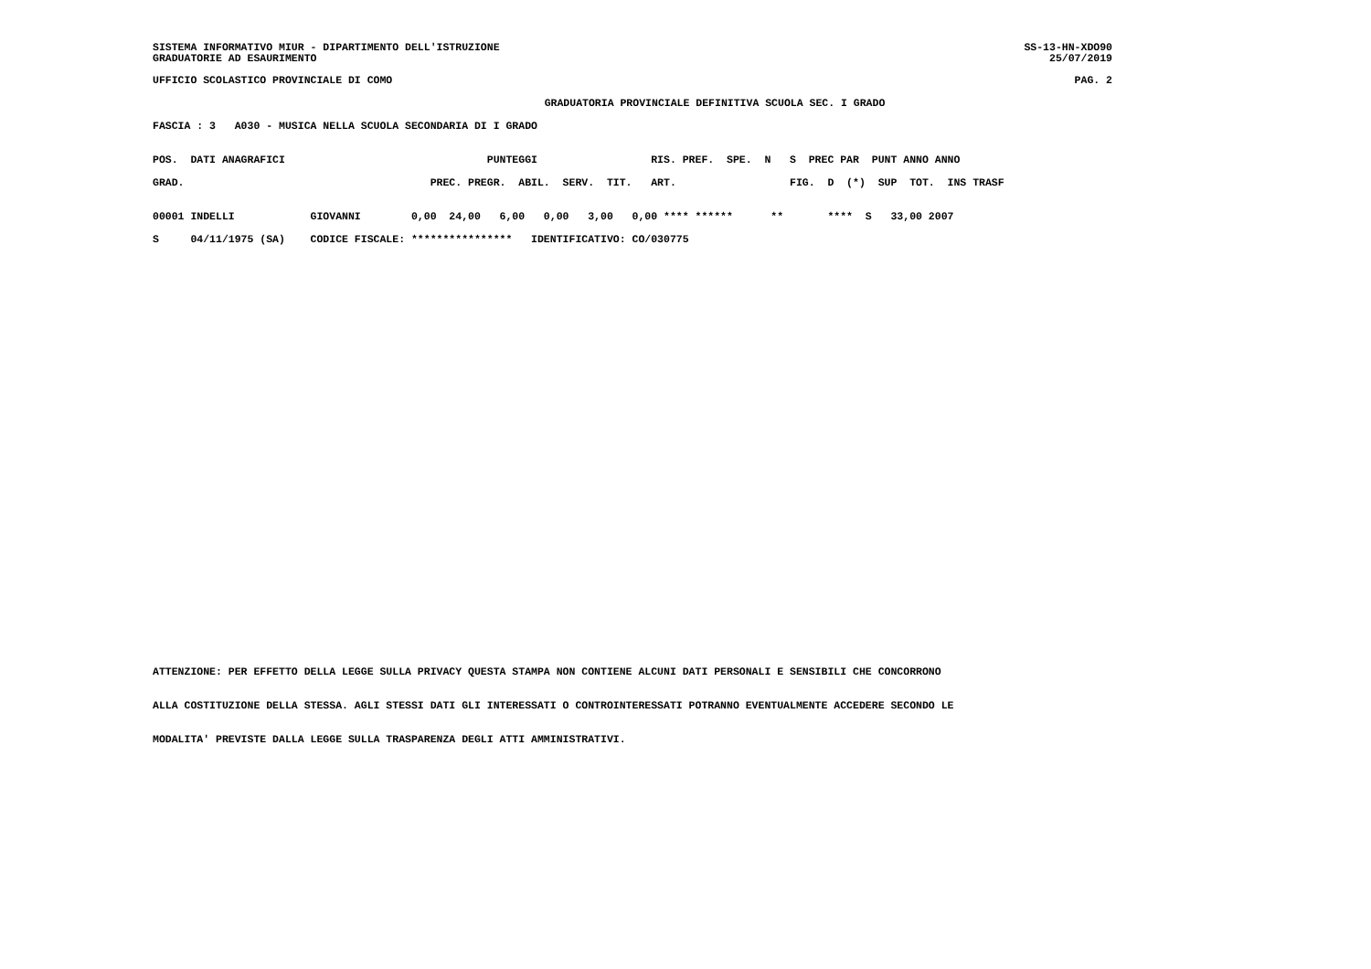SISTEMA INFORMATIVO MIUR - DIPARTIMENTO DELL'ISTRUZIONE SS-13-HN-XDO90
GRADUATORIE AD ESAURIMENTO 25/07/2019
UFFICIO SCOLASTICO PROVINCIALE DI COMO PAG. 2
GRADUATORIA PROVINCIALE DEFINITIVA SCUOLA SEC. I GRADO
FASCIA : 3   A030 - MUSICA NELLA SCUOLA SECONDARIA DI I GRADO
POS.  DATI ANAGRAFICI                                PUNTEGGI                  RIS. PREF.  SPE.  N   S  PREC PAR  PUNT ANNO ANNO
GRAD.                                       PREC. PREGR.  ABIL.  SERV.  TIT.   ART.                  FIG.  D  (*)  SUP  TOT.  INS TRASF
00001 INDELLI            GIOVANNI        0,00  24,00   6,00   0,00   3,00   0,00 **** ******      **       ****  S   33,00 2007
S     04/11/1975 (SA)    CODICE FISCALE: ****************   IDENTIFICATIVO: CO/030775
ATTENZIONE: PER EFFETTO DELLA LEGGE SULLA PRIVACY QUESTA STAMPA NON CONTIENE ALCUNI DATI PERSONALI E SENSIBILI CHE CONCORRONO
ALLA COSTITUZIONE DELLA STESSA. AGLI STESSI DATI GLI INTERESSATI O CONTROINTERESSATI POTRANNO EVENTUALMENTE ACCEDERE SECONDO LE
MODALITA' PREVISTE DALLA LEGGE SULLA TRASPARENZA DEGLI ATTI AMMINISTRATIVI.